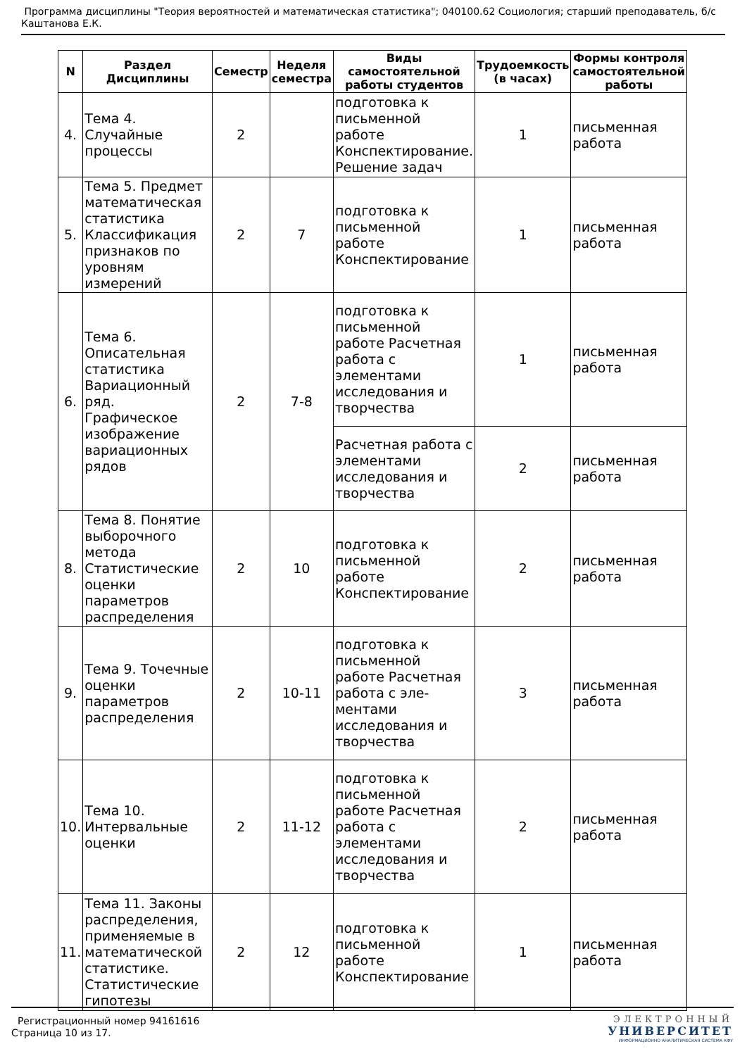Программа дисциплины "Теория вероятностей и математическая статистика"; 040100.62 Социология; старший преподаватель, б/с Каштанова Е.К.
| N | Раздел Дисциплины | Семестр | Неделя семестра | Виды самостоятельной работы студентов | Трудоемкость (в часах) | Формы контроля самостоятельной работы |
| --- | --- | --- | --- | --- | --- | --- |
| 4. | Тема 4. Случайные процессы | 2 | | подготовка к письменной работе Конспектирование. Решение задач | 1 | письменная работа |
| 5. | Тема 5. Предмет математическая статистика Классификация признаков по уровням измерений | 2 | 7 | подготовка к письменной работе Конспектирование | 1 | письменная работа |
| 6. | Тема 6. Описательная статистика Вариационный ряд. Графическое изображение вариационных рядов | 2 | 7-8 | подготовка к письменной работе Расчетная работа с элементами исследования и творчества | 1 | письменная работа |
| | | | | Расчетная работа с элементами исследования и творчества | 2 | письменная работа |
| 8. | Тема 8. Понятие выборочного метода Статистические оценки параметров распределения | 2 | 10 | подготовка к письменной работе Конспектирование | 2 | письменная работа |
| 9. | Тема 9. Точечные оценки параметров распределения | 2 | 10-11 | подготовка к письменной работе Расчетная работа с эле-ментами исследования и творчества | 3 | письменная работа |
| 10. | Тема 10. Интервальные оценки | 2 | 11-12 | подготовка к письменной работе Расчетная работа с элементами исследования и творчества | 2 | письменная работа |
| 11. | Тема 11. Законы распределения, применяемые в математической статистике. Статистические гипотезы | 2 | 12 | подготовка к письменной работе Конспектирование | 1 | письменная работа |
Регистрационный номер 94161616
Страница 10 из 17.
ЭЛЕКТРОННЫЙ
УНИВЕРСИТЕТ
ИНФОРМАЦИОННО АНАЛИТИЧЕСКАЯ СИСТЕМА КФУ